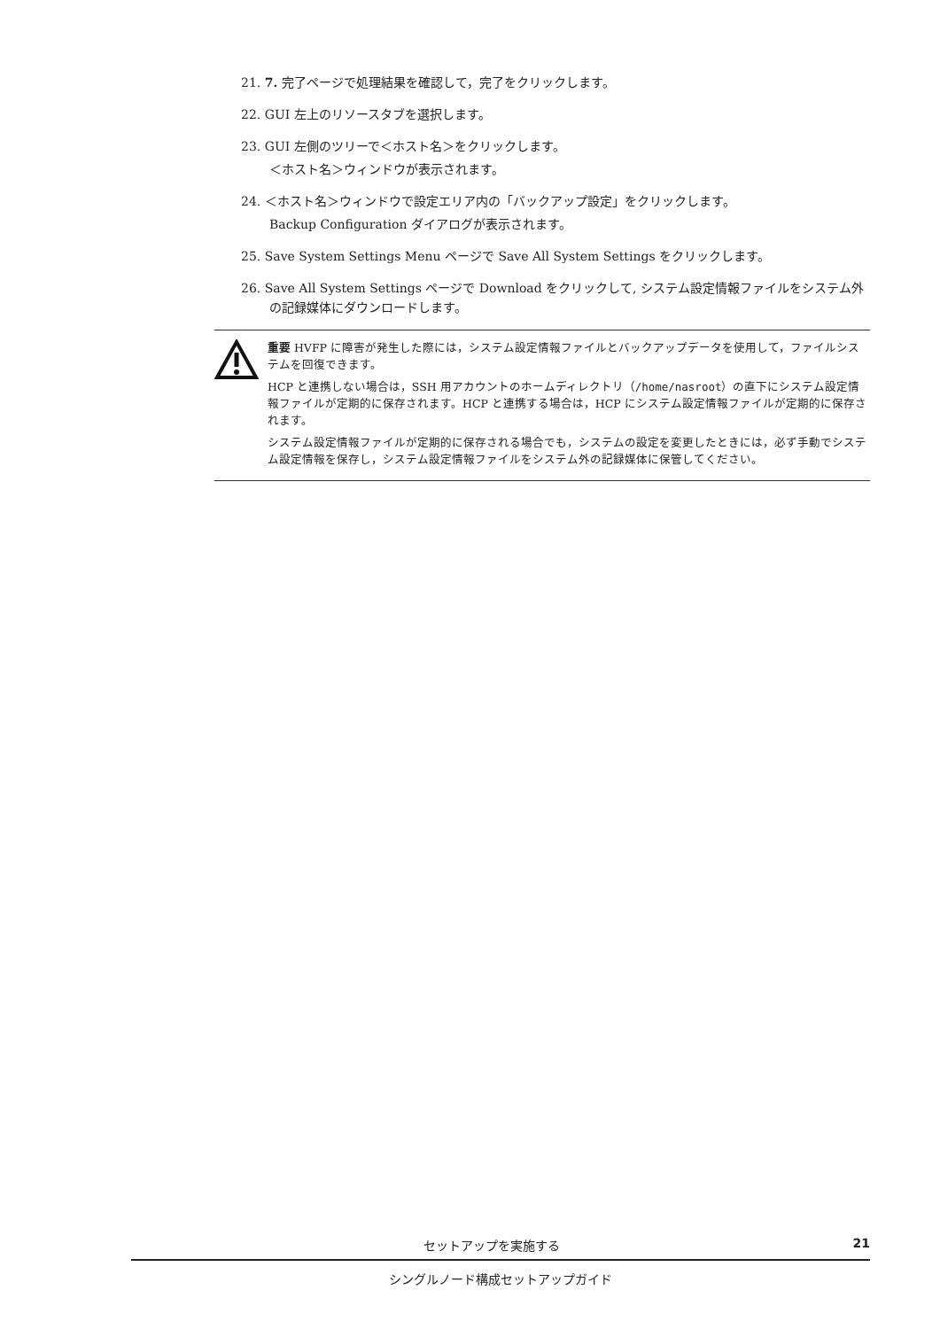21. 7. 完了ページで処理結果を確認して，完了をクリックします。
22. GUI 左上のリソースタブを選択します。
23. GUI 左側のツリーで＜ホスト名＞をクリックします。
＜ホスト名＞ウィンドウが表示されます。
24. ＜ホスト名＞ウィンドウで設定エリア内の「バックアップ設定」をクリックします。
Backup Configuration ダイアログが表示されます。
25. Save System Settings Menu ページで Save All System Settings をクリックします。
26. Save All System Settings ページで Download をクリックして, システム設定情報ファイルをシステム外の記録媒体にダウンロードします。
重要 HVFP に障害が発生した際には，システム設定情報ファイルとバックアップデータを使用して，ファイルシステムを回復できます。
HCP と連携しない場合は，SSH 用アカウントのホームディレクトリ（/home/nasroot）の直下にシステム設定情報ファイルが定期的に保存されます。HCP と連携する場合は，HCP にシステム設定情報ファイルが定期的に保存されます。
システム設定情報ファイルが定期的に保存される場合でも，システムの設定を変更したときには，必ず手動でシステム設定情報を保存し，システム設定情報ファイルをシステム外の記録媒体に保管してください。
セットアップを実施する 21
シングルノード構成セットアップガイド